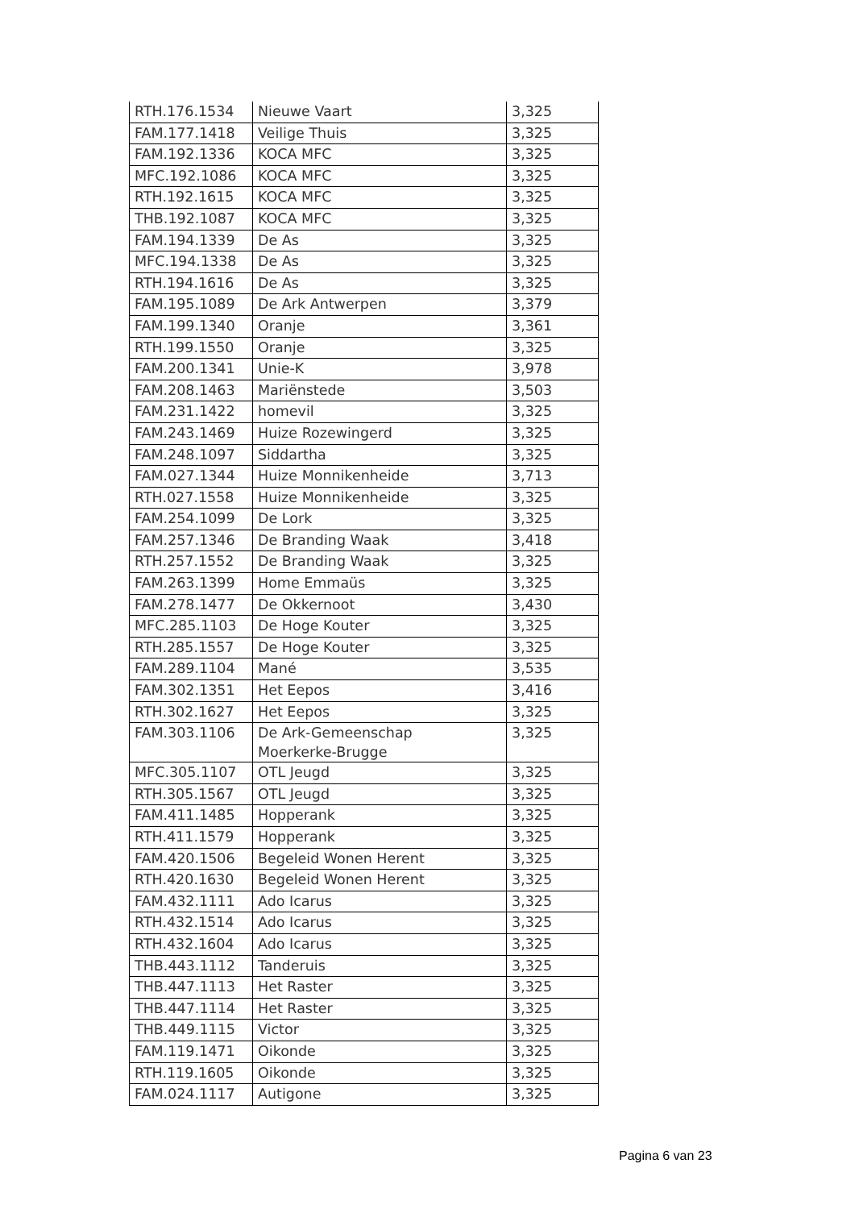| RTH.176.1534 | Nieuwe Vaart | 3,325 |
| FAM.177.1418 | Veilige Thuis | 3,325 |
| FAM.192.1336 | KOCA MFC | 3,325 |
| MFC.192.1086 | KOCA MFC | 3,325 |
| RTH.192.1615 | KOCA MFC | 3,325 |
| THB.192.1087 | KOCA MFC | 3,325 |
| FAM.194.1339 | De As | 3,325 |
| MFC.194.1338 | De As | 3,325 |
| RTH.194.1616 | De As | 3,325 |
| FAM.195.1089 | De Ark Antwerpen | 3,379 |
| FAM.199.1340 | Oranje | 3,361 |
| RTH.199.1550 | Oranje | 3,325 |
| FAM.200.1341 | Unie-K | 3,978 |
| FAM.208.1463 | Mariënstede | 3,503 |
| FAM.231.1422 | homevil | 3,325 |
| FAM.243.1469 | Huize Rozewingerd | 3,325 |
| FAM.248.1097 | Siddartha | 3,325 |
| FAM.027.1344 | Huize Monnikenheide | 3,713 |
| RTH.027.1558 | Huize Monnikenheide | 3,325 |
| FAM.254.1099 | De Lork | 3,325 |
| FAM.257.1346 | De Branding Waak | 3,418 |
| RTH.257.1552 | De Branding Waak | 3,325 |
| FAM.263.1399 | Home Emmaüs | 3,325 |
| FAM.278.1477 | De Okkernoot | 3,430 |
| MFC.285.1103 | De Hoge Kouter | 3,325 |
| RTH.285.1557 | De Hoge Kouter | 3,325 |
| FAM.289.1104 | Mané | 3,535 |
| FAM.302.1351 | Het Eepos | 3,416 |
| RTH.302.1627 | Het Eepos | 3,325 |
| FAM.303.1106 | De Ark-Gemeenschap Moerkerke-Brugge | 3,325 |
| MFC.305.1107 | OTL Jeugd | 3,325 |
| RTH.305.1567 | OTL Jeugd | 3,325 |
| FAM.411.1485 | Hopperank | 3,325 |
| RTH.411.1579 | Hopperank | 3,325 |
| FAM.420.1506 | Begeleid Wonen Herent | 3,325 |
| RTH.420.1630 | Begeleid Wonen Herent | 3,325 |
| FAM.432.1111 | Ado Icarus | 3,325 |
| RTH.432.1514 | Ado Icarus | 3,325 |
| RTH.432.1604 | Ado Icarus | 3,325 |
| THB.443.1112 | Tanderuis | 3,325 |
| THB.447.1113 | Het Raster | 3,325 |
| THB.447.1114 | Het Raster | 3,325 |
| THB.449.1115 | Victor | 3,325 |
| FAM.119.1471 | Oikonde | 3,325 |
| RTH.119.1605 | Oikonde | 3,325 |
| FAM.024.1117 | Autigone | 3,325 |
Pagina 6 van 23